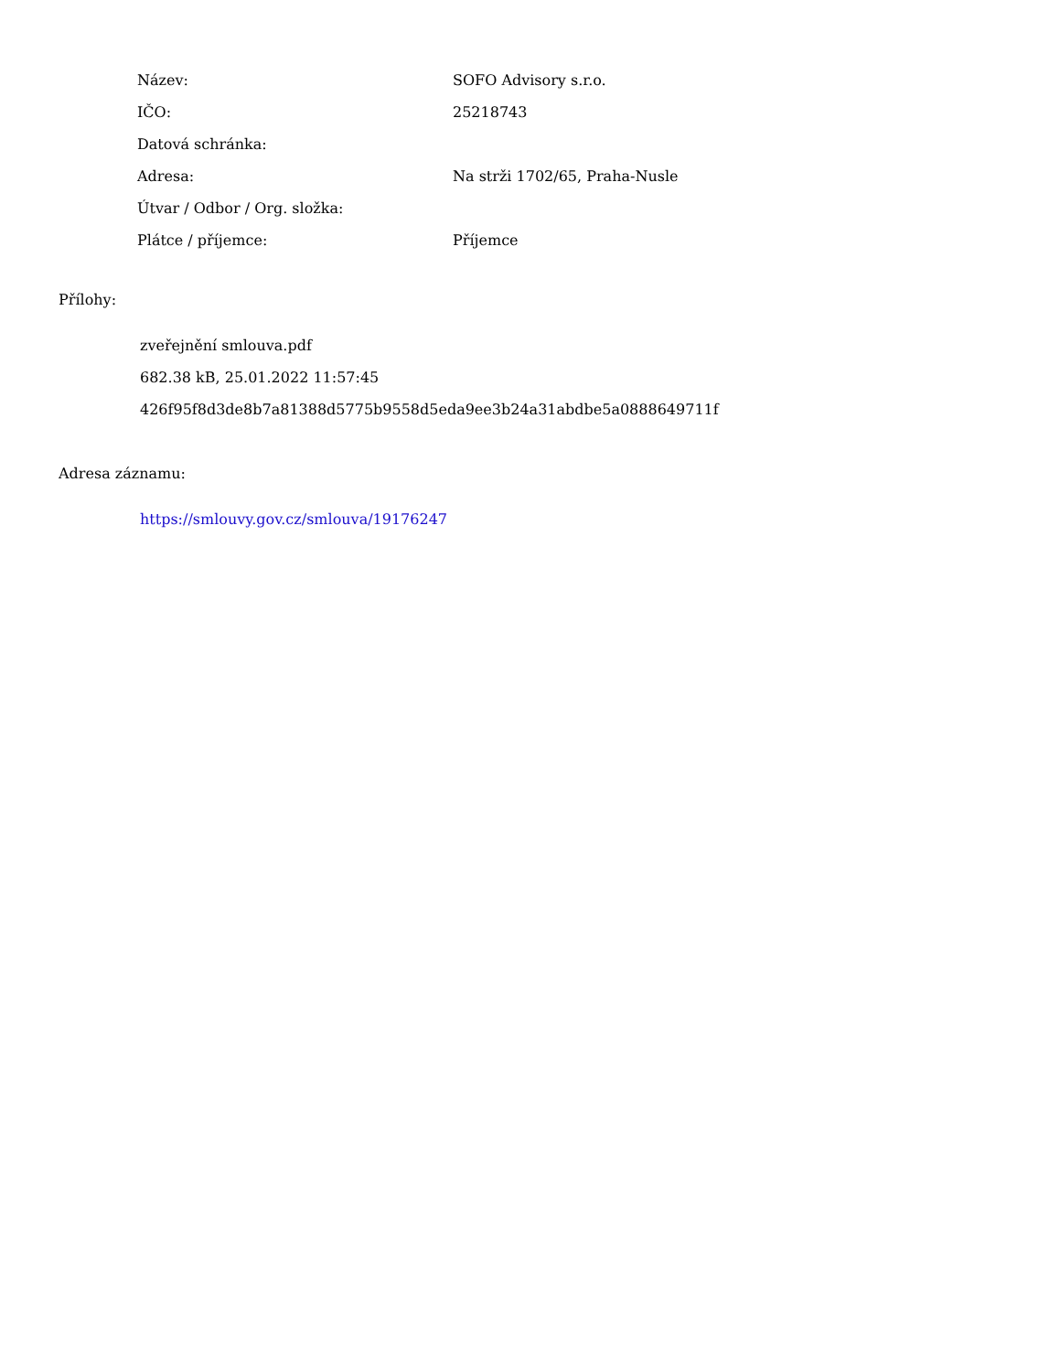| Název: | SOFO Advisory s.r.o. |
| IČO: | 25218743 |
| Datová schránka: | |
| Adresa: | Na strži 1702/65, Praha-Nusle |
| Útvar / Odbor / Org. složka: | |
| Plátce / příjemce: | Příjemce |
Přílohy:
zveřejnění smlouva.pdf
682.38 kB, 25.01.2022 11:57:45
426f95f8d3de8b7a81388d5775b9558d5eda9ee3b24a31abdbe5a0888649711f
Adresa záznamu:
https://smlouvy.gov.cz/smlouva/19176247